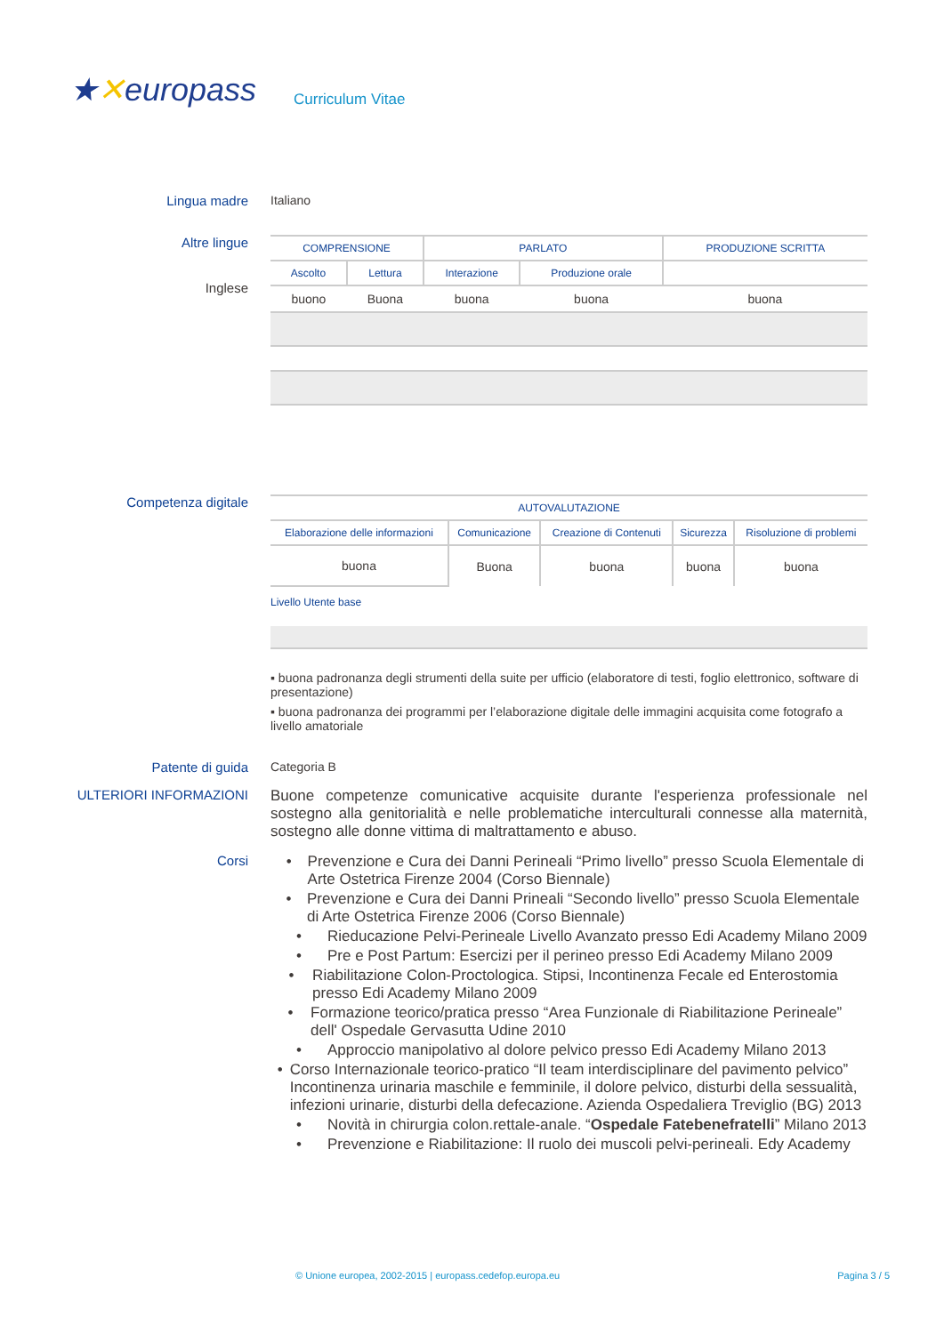★✕europass
Curriculum Vitae
Lingua madre Italiano
Altre lingue
Inglese
| COMPRENSIONE | | PARLATO | | PRODUZIONE SCRITTA |
| --- | --- | --- | --- | --- |
| Ascolto | Lettura | Interazione | Produzione orale | |
| buono | Buona | buona | buona | buona |
Competenza digitale
| AUTOVALUTAZIONE | | | | |
| --- | --- | --- | --- | --- |
| Elaborazione delle informazioni | Comunicazione | Creazione di Contenuti | Sicurezza | Risoluzione di problemi |
| buona | Buona | buona | buona | buona |
Livello Utente base
▪ buona padronanza degli strumenti della suite per ufficio (elaboratore di testi, foglio elettronico, software di presentazione)
▪ buona padronanza dei programmi per l’elaborazione digitale delle immagini acquisita come fotografo a livello amatoriale
Patente di guida Categoria B
ULTERIORI INFORMAZIONI Buone competenze comunicative acquisite durante l'esperienza professionale nel sostegno alla genitorialità e nelle problematiche interculturali connesse alla maternità, sostegno alle donne vittima di maltrattamento e abuso.
Corsi • Prevenzione e Cura dei Danni Perineali “Primo livello” presso Scuola Elementale di Arte Ostetrica Firenze 2004 (Corso Biennale)
• Prevenzione e Cura dei Danni Prineali “Secondo livello” presso Scuola Elementale di Arte Ostetrica Firenze 2006 (Corso Biennale)
• Rieducazione Pelvi-Perineale Livello Avanzato presso Edi Academy Milano 2009
• Pre e Post Partum: Esercizi per il perineo presso Edi Academy Milano 2009
• Riabilitazione Colon-Proctologica. Stipsi, Incontinenza Fecale ed Enterostomia presso Edi Academy Milano 2009
• Formazione teorico/pratica presso “Area Funzionale di Riabilitazione Perineale” dell' Ospedale Gervasutta Udine 2010
• Approccio manipolativo al dolore pelvico presso Edi Academy Milano 2013
• Corso Internazionale teorico-pratico “Il team interdisciplinare del pavimento pelvico” Incontinenza urinaria maschile e femminile, il dolore pelvico, disturbi della sessualità, infezioni urinarie, disturbi della defecazione. Azienda Ospedaliera Treviglio (BG) 2013
• Novità in chirurgia colon.rettale-anale. “Ospedale Fatebenefratelli” Milano 2013
• Prevenzione e Riabilitazione: Il ruolo dei muscoli pelvi-perineali. Edy Academy
© Unione europea, 2002-2015 | europass.cedefop.europa.eu Pagina 3 / 5